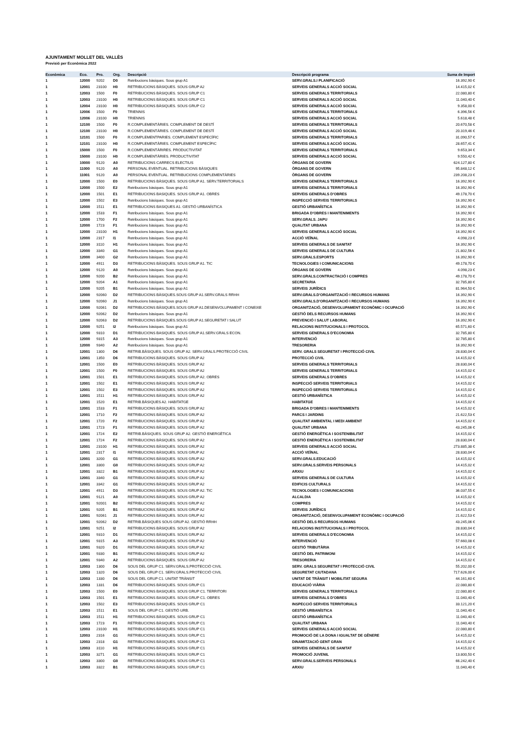AJUNTAMENT MOLLET DEL VALLÈS
Previsió per Econòmica 2022
| Econòmica | Eco. | Pro. | Org. | Descripció | Descripció programa | Suma de Import |
| --- | --- | --- | --- | --- | --- | --- |
| 1 | 12000 | 9202 | D0 | Retribucions bàsiques. Sous grup A1 | SERV.GRALS.I PLANIFICACIÓ | 16.392,90 € |
| 1 | 12001 | 23100 | H0 | RETRIBUCIONS BÀSIQUES. SOUS GRUP A2 | SERVEIS GENERALS ACCIÓ SOCIAL | 14.415,02 € |
| 1 | 12003 | 1500 | F0 | RETRIBUCIONS BÀSIQUES. SOUS GRUP C1 | SERVEIS GENERALS TERRITORIALS | 22.080,80 € |
| 1 | 12003 | 23100 | H0 | RETRIBUCIONS BÀSIQUES. SOUS GRUP C1 | SERVEIS GENERALS ACCIÓ SOCIAL | 11.040,40 € |
| 1 | 12004 | 23100 | H0 | RETRIBUCIONS BÀSIQUES. SOUS GRUP C2 | SERVEIS GENERALS ACCIÓ SOCIAL | 9.358,00 € |
| 1 | 12006 | 1500 | F0 | TRIENNIS | SERVEIS GENERALS TERRITORIALS | 6.396,56 € |
| 1 | 12006 | 23100 | H0 | TRIENNIS | SERVEIS GENERALS ACCIÓ SOCIAL | 5.618,48 € |
| 1 | 12100 | 1500 | F0 | R.COMPLEMENTÀRIES. COMPLEMENT DE DESTÍ | SERVEIS GENERALS TERRITORIALS | 20.670,58 € |
| 1 | 12100 | 23100 | H0 | R.COMPLEMENTÀRIES. COMPLEMENT DE DESTÍ | SERVEIS GENERALS ACCIÓ SOCIAL | 20.319,46 € |
| 1 | 12101 | 1500 | F0 | R.COMPLEMENTPARIES. COMPLEMENT ESPECÍFIC | SERVEIS GENERALS TERRITORIALS | 31.090,57 € |
| 1 | 12101 | 23100 | H0 | R.COMPLEMENTÀRIES. COMPLEMENT ESPECÍFIC | SERVEIS GENERALS ACCIÓ SOCIAL | 28.657,41 € |
| 1 | 15000 | 1500 | F0 | R.COMPLEMENTÀRIRES. PRODUCTIVITAT | SERVEIS GENERALS TERRITORIALS | 9.653,34 € |
| 1 | 15000 | 23100 | H0 | R.COMPLEMENTÀRIES. PRODUCTIVITAT | SERVEIS GENERALS ACCIÓ SOCIAL | 9.550,42 € |
| 1 | 10000 | 9120 | A0 | RETRIBUCIONS CARRECS ELECTIUS | ÒRGANS DE GOVERN | 624.127,80 € |
| 1 | 11000 | 9120 | A0 | PERSONAL EVENTUAL. RETRIBUCIONS BÀSIQUES | ÒRGANS DE GOVERN | 95.848,12 € |
| 1 | 11001 | 9120 | A0 | PERSONAL EVENTUAL. RETRIBUCIONS COMPLEMENTÀRIES | ÒRGANS DE GOVERN | 239.208,23 € |
| 1 | 12000 | 1500 | E0 | RETRIBUCIONS BÀSIQUES. SOUS GRUP A1. SERV.TERRITORIALS | SERVEIS GENERALS TERRITORIALS | 16.392,90 € |
| 1 | 12000 | 1500 | E2 | Retribucions bàsiques. Sous grup A1 | SERVEIS GENERALS TERRITORIALS | 16.392,90 € |
| 1 | 12000 | 1501 | E1 | RETRIBUCIONS BASIQUES. SOUS GRUP A1. OBRES | SERVEIS GENERALS D'OBRES | 49.178,70 € |
| 1 | 12000 | 1502 | E3 | Retribucions bàsiques. Sous grup A1 | INSPECCIÓ SERVEIS TERRITORIALS | 16.392,90 € |
| 1 | 12000 | 1511 | E1 | RETRIBUCIONS BASIQUES A1. GESTIÓ URBANÍSTICA | GESTIÓ URBANÍSTICA | 16.392,90 € |
| 1 | 12000 | 1533 | F1 | Retribucions bàsiques. Sous grup A1 | BRIGADA D'OBRES I MANTENIMENTS | 16.392,90 € |
| 1 | 12000 | 1700 | F2 | Retribucions bàsiques. Sous grup A1 | SERV.GRALS. JAPU | 16.392,90 € |
| 1 | 12000 | 1723 | F1 | Retribucions bàsiques. Sous grup A1 | QUALITAT URBANA | 16.392,90 € |
| 1 | 12000 | 23100 | H1 | Retribucions bàsiques. Sous grup A1 | SERVEIS GENERALS ACCIÓ SOCIAL | 16.392,90 € |
| 1 | 12000 | 2317 | I1 | Retribucions bàsiques. Sous grup A1 | ACCIÓ VEÏNAL | 4.098,23 € |
| 1 | 12000 | 3110 | H1 | Retribucions bàsiques. Sous grup A1 | SERVEIS GENERALS DE SANITAT | 16.392,90 € |
| 1 | 12000 | 3340 | G1 | Retribucions bàsiques. Sous grup A1 | SERVEIS GENERALS DE CULTURA | 21.802,56 € |
| 1 | 12000 | 3400 | G2 | Retribucions bàsiques. Sous grup A1 | SERV.GRALS.ESPORTS | 16.392,90 € |
| 1 | 12000 | 4911 | D3 | RETRIBUCIONS BÀSIQUES. SOUS GRUP A1. TIC | TECNOLOGIES I COMUNICACIONS | 49.178,70 € |
| 1 | 12000 | 9120 | A0 | Retribucions bàsiques. Sous grup A1 | ÒRGANS DE GOVERN | 4.098,23 € |
| 1 | 12000 | 9200 | B2 | Retribucions bàsiques. Sous grup A1 | SERV.GRALS.CONTRACTACIÓ I COMPRES | 49.178,70 € |
| 1 | 12000 | 9204 | A1 | Retribucions bàsiques. Sous grup A1 | SECRETARIA | 32.785,80 € |
| 1 | 12000 | 9205 | B1 | Retribucions bàsiques. Sous grup A1 | SERVEIS JURÍDICS | 81.964,50 € |
| 1 | 12000 | 92060 | D2 | RETRIBUCIONS BÀSIQUES.SOUS GRUP A1.SERV.GRALS RRHH | SERV.GRALS.D'ORGANITZACIÓ I RECURSOS HUMANS | 16.392,90 € |
| 1 | 12000 | 92060 | J1 | Retribucions bàsiques. Sous grup A1 | SERV.GRALS.D'ORGANITZACIÓ I RECURSOS HUMANS | 16.392,90 € |
| 1 | 12000 | 92061 | D2 | RETRIBUCIONS BÀSIQUES.SOUS GRUP A1.DESENVOLUPAMENT I CONEIXE | ORGANITZACIÓ, DESENVOLUPAMENT ECONÒMIC I OCUPACIÓ | 16.392,90 € |
| 1 | 12000 | 92062 | D2 | Retribucions bàsiques. Sous grup A1 | GESTIÓ DELS RECURSOS HUMANS | 16.392,90 € |
| 1 | 12000 | 92063 | D2 | RETRIBUCIONS BÀSIQUES.SOUS GRUP A1.SEGURETAT I SALUT | PREVENCIÓ I SALUT LABORAL | 16.392,90 € |
| 1 | 12000 | 9251 | I2 | Retribucions bàsiques. Sous grup A1 | RELACIONS INSTITUCIONALS I PROTOCOL | 65.571,60 € |
| 1 | 12000 | 9310 | D1 | RETRIBUCIONS BASIQUES. SOUS GRUP A1.SERV.GRALS ECON. | SERVEIS GENERALS D'ECONOMIA | 32.785,80 € |
| 1 | 12000 | 9315 | A3 | Retribucions bàsiques. Sous grup A1 | INTERVENCIÓ | 32.785,80 € |
| 1 | 12000 | 9340 | A2 | Retribucions bàsiques. Sous grup A1 | TRESORERIA | 16.392,90 € |
| 1 | 12001 | 1300 | D6 | RETRIB.BÀSIQUES. SOUS GRUP A2. SERV.GRALS.PROTECCIÓ CIVIL | SERV. GRALS SEGURETAT I PROTECCIÓ CIVIL | 28.830,04 € |
| 1 | 12001 | 1350 | D6 | RETRIBUCIONS BÀSIQUES. SOUS GRUP A2 | PROTECCIÓ CIVIL | 14.415,02 € |
| 1 | 12001 | 1500 | E0 | RETRIBUCIONS BÀSIQUES. SOUS GRUP A2 | SERVEIS GENERALS TERRITORIALS | 28.830,04 € |
| 1 | 12001 | 1500 | F0 | RETRIBUCIONS BÀSIQUES. SOUS GRUP A2 | SERVEIS GENERALS TERRITORIALS | 14.415,02 € |
| 1 | 12001 | 1501 | E1 | RETRIBUCIONS BASIQUES. SOUS GRUP A2. OBRES | SERVEIS GENERALS D'OBRES | 14.415,02 € |
| 1 | 12001 | 1502 | E1 | RETRIBUCIONS BÀSIQUES. SOUS GRUP A2 | INSPECCIÓ SERVEIS TERRITORIALS | 14.415,02 € |
| 1 | 12001 | 1502 | E3 | RETRIBUCIONS BÀSIQUES. SOUS GRUP A2 | INSPECCIÓ SERVEIS TERRITORIALS | 14.415,02 € |
| 1 | 12001 | 1511 | H1 | RETRIBUCIONS BÀSIQUES. SOUS GRUP A2 | GESTIÓ URBANÍSTICA | 14.415,02 € |
| 1 | 12001 | 1520 | E1 | RETRIB.BÀSIQUES A2. HABITATGE | HABITATGE | 14.415,02 € |
| 1 | 12001 | 1533 | F1 | RETRIBUCIONS BÀSIQUES. SOUS GRUP A2 | BRIGADA D'OBRES I MANTENIMENTS | 14.415,02 € |
| 1 | 12001 | 1710 | F2 | RETRIBUCIONS BÀSIQUES. SOUS GRUP A2 | PARCS I JARDINS | 21.622,53 € |
| 1 | 12001 | 1720 | F2 | RETRIBUCIONS BÀSIQUES. SOUS GRUP A2 | QUALITAT AMBIENTAL I MEDI AMBIENT | 14.415,02 € |
| 1 | 12001 | 1723 | F1 | RETRIBUCIONS BÀSIQUES. SOUS GRUP A2 | QUALITAT URBANA | 43.245,06 € |
| 1 | 12001 | 1724 | E2 | RETRIB.BÀSIQUES. SOUS GRUP A2. GESTIÓ ENERGÈTICA | GESTIÓ ENERGÈTICA I SOSTENIBILITAT | 14.415,02 € |
| 1 | 12001 | 1724 | F2 | RETRIBUCIONS BÀSIQUES. SOUS GRUP A2 | GESTIÓ ENERGÈTICA I SOSTENIBILITAT | 28.830,04 € |
| 1 | 12001 | 23100 | H1 | RETRIBUCIONS BÀSIQUES. SOUS GRUP A2 | SERVEIS GENERALS ACCIÓ SOCIAL | 273.885,38 € |
| 1 | 12001 | 2317 | I1 | RETRIBUCIONS BÀSIQUES. SOUS GRUP A2 | ACCIÓ VEÏNAL | 28.830,04 € |
| 1 | 12001 | 3200 | G1 | RETRIBUCIONS BÀSIQUES. SOUS GRUP A2 | SERV.GRALS.EDUCACIÓ | 14.415,02 € |
| 1 | 12001 | 3300 | G0 | RETRIBUCIONS BÀSIQUES. SOUS GRUP A2 | SERV.GRALS.SERVEIS PERSONALS | 14.415,02 € |
| 1 | 12001 | 3322 | B1 | RETRIBUCIONS BÀSIQUES. SOUS GRUP A2 | ARXIU | 14.415,02 € |
| 1 | 12001 | 3340 | G1 | RETRIBUCIONS BÀSIQUES. SOUS GRUP A2 | SERVEIS GENERALS DE CULTURA | 14.415,02 € |
| 1 | 12001 | 3342 | G1 | RETRIBUCIONS BÀSIQUES. SOUS GRUP A2 | EDIFICIS CULTURALS | 14.415,02 € |
| 1 | 12001 | 4911 | D3 | RETRIBUCIONS BÀSIQUES. SOUS GRUP A2. TIC | TECNOLOGIES I COMUNICACIONS | 36.037,55 € |
| 1 | 12001 | 9121 | A0 | RETRIBUCIONS BÀSIQUES. SOUS GRUP A2 | ALCALDIA | 14.415,02 € |
| 1 | 12001 | 92001 | B2 | RETRIBUCIONS BÀSIQUES. SOUS GRUP A2 | COMPRES | 14.415,02 € |
| 1 | 12001 | 9205 | B1 | RETRIBUCIONS BÀSIQUES. SOUS GRUP A2 | SERVEIS JURÍDICS | 14.415,02 € |
| 1 | 12001 | 92061 | J1 | RETRIBUCIONS BÀSIQUES. SOUS GRUP A2 | ORGANITZACIÓ, DESENVOLUPAMENT ECONÒMIC I OCUPACIÓ | 21.622,53 € |
| 1 | 12001 | 92062 | D2 | RETRIB.BÀSIQUES SOUS GRUP A2. GESTIÓ RRHH | GESTIÓ DELS RECURSOS HUMANS | 43.245,06 € |
| 1 | 12001 | 9251 | I2 | RETRIBUCIONS BÀSIQUES. SOUS GRUP A2 | RELACIONS INSTITUCIONALS I PROTOCOL | 28.830,04 € |
| 1 | 12001 | 9310 | D1 | RETRIBUCIONS BÀSIQUES. SOUS GRUP A2 | SERVEIS GENERALS D'ECONOMIA | 14.415,02 € |
| 1 | 12001 | 9315 | A3 | RETRIBUCIONS BÀSIQUES. SOUS GRUP A2 | INTERVENCIÓ | 57.660,08 € |
| 1 | 12001 | 9320 | D1 | RETRIBUCIONS BÀSIQUES. SOUS GRUP A2 | GESTIÓ TRIBUTÀRIA | 14.415,02 € |
| 1 | 12001 | 9330 | B1 | RETRIBUCIONS BÀSIQUES. SOUS GRUP A2 | GESTIÓ DEL PATRIMONI | 14.415,02 € |
| 1 | 12001 | 9340 | A2 | RETRIBUCIONS BÀSIQUES. SOUS GRUP A2 | TRESORERIA | 14.415,02 € |
| 1 | 12003 | 1300 | D6 | SOUS DEL GRUP C1. SERV.GRALS.PROTECCIÓ CIVIL | SERV. GRALS SEGURETAT I PROTECCIÓ CIVIL | 55.202,00 € |
| 1 | 12003 | 1320 | D6 | SOUS DEL GRUP C1. SERV.GRALS.PROTECCIÓ CIVIL | SEGURETAT CIUTADANA | 717.626,00 € |
| 1 | 12003 | 1330 | D6 | SOUS DEL GRUP C1. UNITAT TRÀNSIT | UNITAT DE TRÀNSIT I MOBILITAT SEGURA | 44.161,60 € |
| 1 | 12003 | 1331 | D6 | RETRIBUCIONS BÀSIQUES. SOUS GRUP C1 | EDUCACIÓ VIÀRIA | 22.080,80 € |
| 1 | 12003 | 1500 | E0 | RETRIBUCIONS BASIQUES. SOUS GRUP C1. TERRITORI | SERVEIS GENERALS TERRITORIALS | 22.080,80 € |
| 1 | 12003 | 1501 | E1 | RETRIBUCIONS BASIQUES. SOUS GRUP C1. OBRES | SERVEIS GENERALS D'OBRES | 11.040,40 € |
| 1 | 12003 | 1502 | E3 | RETRIBUCIONS BÀSIQUES. SOUS GRUP C1 | INSPECCIÓ SERVEIS TERRITORIALS | 33.121,20 € |
| 1 | 12003 | 1511 | E1 | SOUS DEL GRUP C1. GESTIÓ URB. | GESTIÓ URBANÍSTICA | 11.040,40 € |
| 1 | 12003 | 1511 | H1 | RETRIBUCIONS BÀSIQUES. SOUS GRUP C1 | GESTIÓ URBANÍSTICA | 11.040,40 € |
| 1 | 12003 | 1723 | F1 | RETRIBUCIONS BÀSIQUES. SOUS GRUP C1 | QUALITAT URBANA | 11.040,40 € |
| 1 | 12003 | 23100 | H1 | RETRIBUCIONS BÀSIQUES. SOUS GRUP C1 | SERVEIS GENERALS ACCIÓ SOCIAL | 22.080,80 € |
| 1 | 12003 | 2316 | G1 | RETRIBUCIONS BÀSIQUES. SOUS GRUP C1 | PROMOCIÓ DE LA DONA I IGUALTAT DE GÈNERE | 14.415,02 € |
| 1 | 12003 | 2318 | G1 | RETRIBUCIONS BÀSIQUES. SOUS GRUP C1 | DINAMITZACIÓ GENT GRAN | 14.415,02 € |
| 1 | 12003 | 3110 | H1 | RETRIBUCIONS BÀSIQUES. SOUS GRUP C1 | SERVEIS GENERALS DE SANITAT | 14.415,02 € |
| 1 | 12003 | 3271 | G1 | RETRIBUCIONS BÀSIQUES. SOUS GRUP C1 | PROMOCIÓ JUVENIL | 13.800,50 € |
| 1 | 12003 | 3300 | G0 | RETRIBUCIONS BÀSIQUES. SOUS GRUP C1 | SERV.GRALS.SERVEIS PERSONALS | 66.242,40 € |
| 1 | 12003 | 3322 | B1 | RETRIBUCIONS BÀSIQUES. SOUS GRUP C1 | ARXIU | 11.040,40 € |